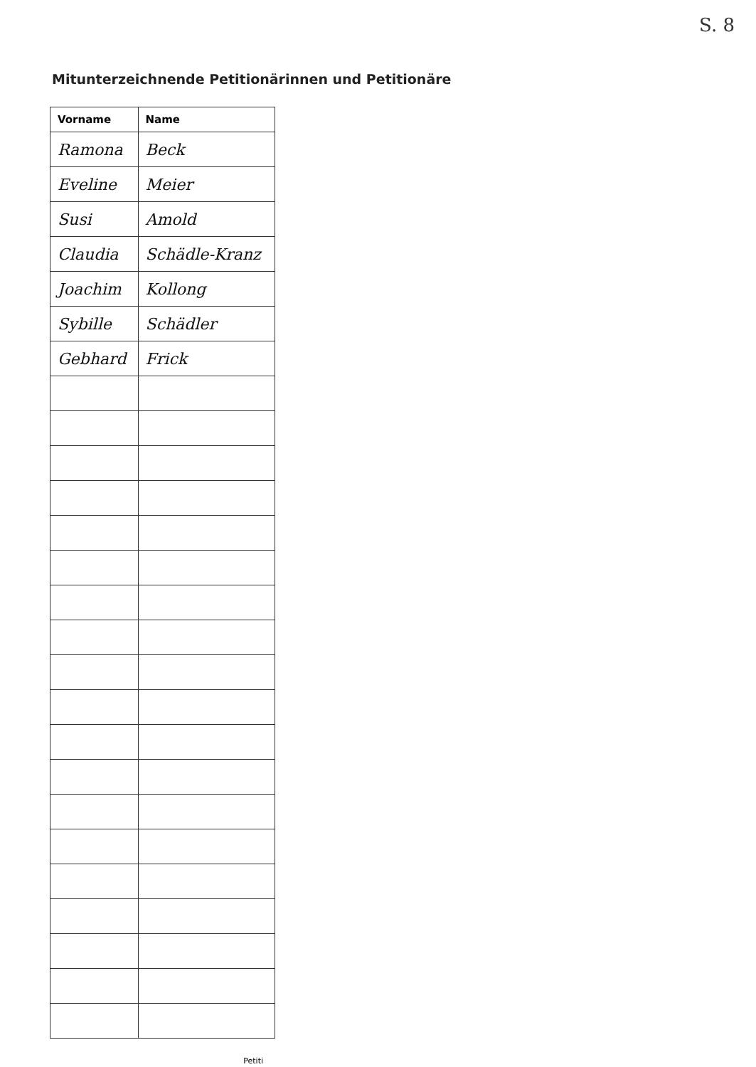S. 8
Mitunterzeichnende Petitionärinnen und Petitionäre
| Vorname | Name |
| --- | --- |
| Ramona | Beck |
| Eveline | Meier |
| Susi | Amold |
| Claudia | Schädle-Kranz |
| Joachim | Kollong |
| Sybille | Schädler |
| Gebhard | Frick |
Petiti